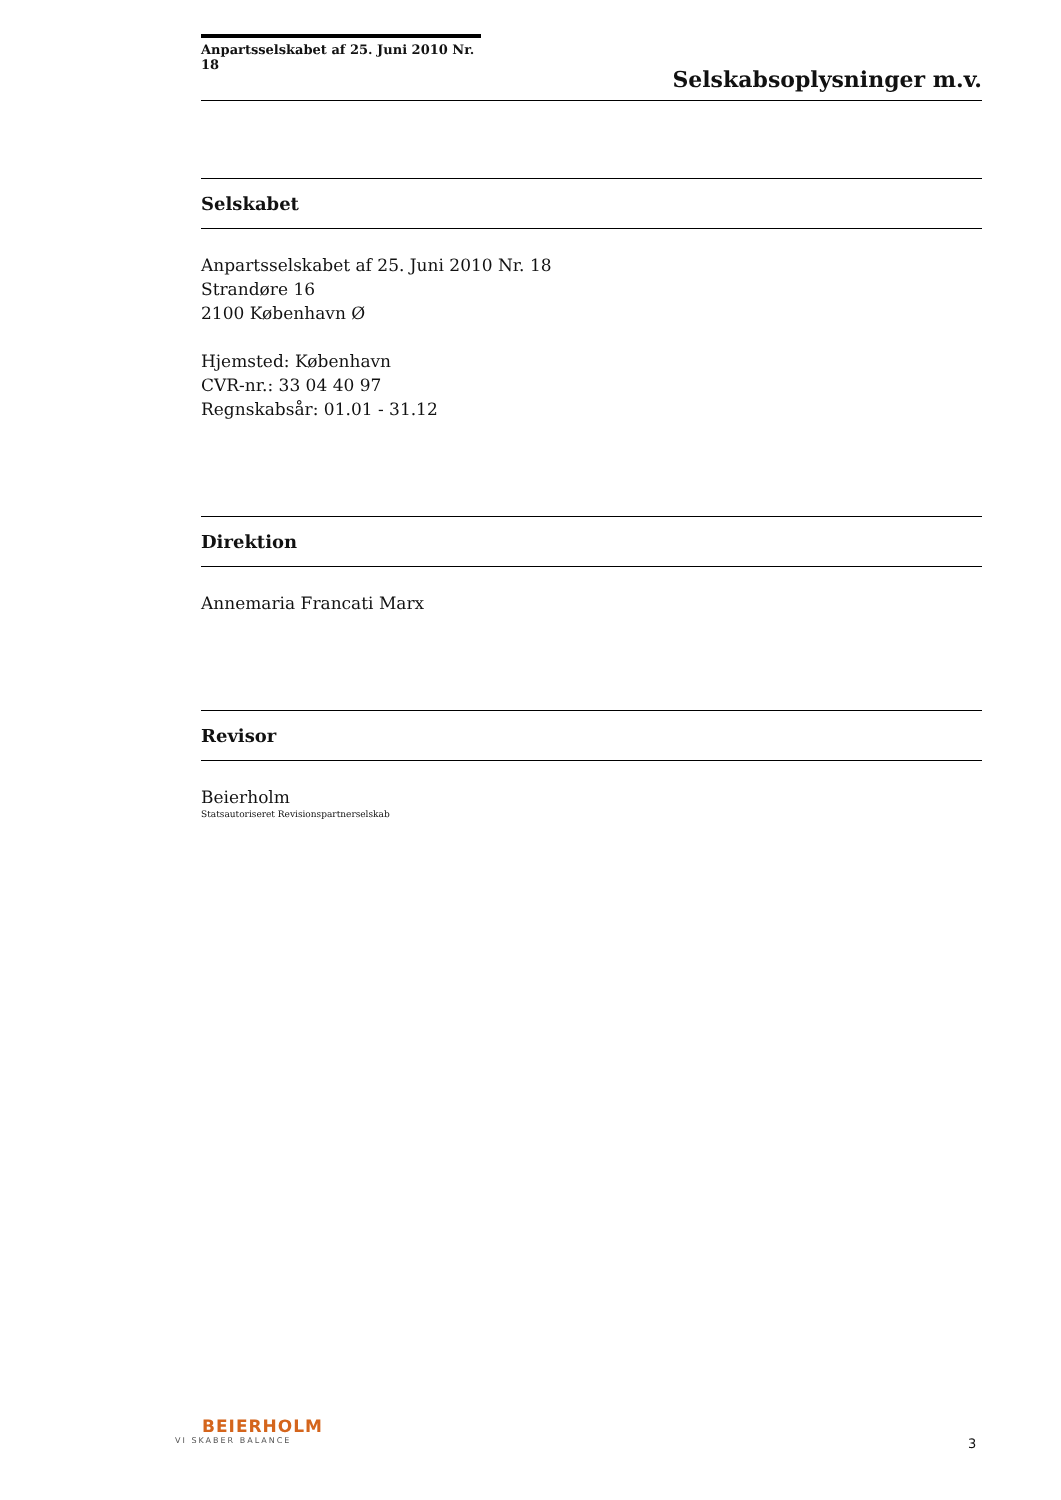Anpartsselskabet af 25. Juni 2010 Nr. 18
Selskabsoplysninger m.v.
Selskabet
Anpartsselskabet af 25. Juni 2010 Nr. 18
Strandøre 16
2100 København Ø
Hjemsted: København
CVR-nr.: 33 04 40 97
Regnskabsår: 01.01 - 31.12
Direktion
Annemaria Francati Marx
Revisor
Beierholm
Statsautoriseret Revisionspartnerselskab
BEIERHOLM
VI SKABER BALANCE
3